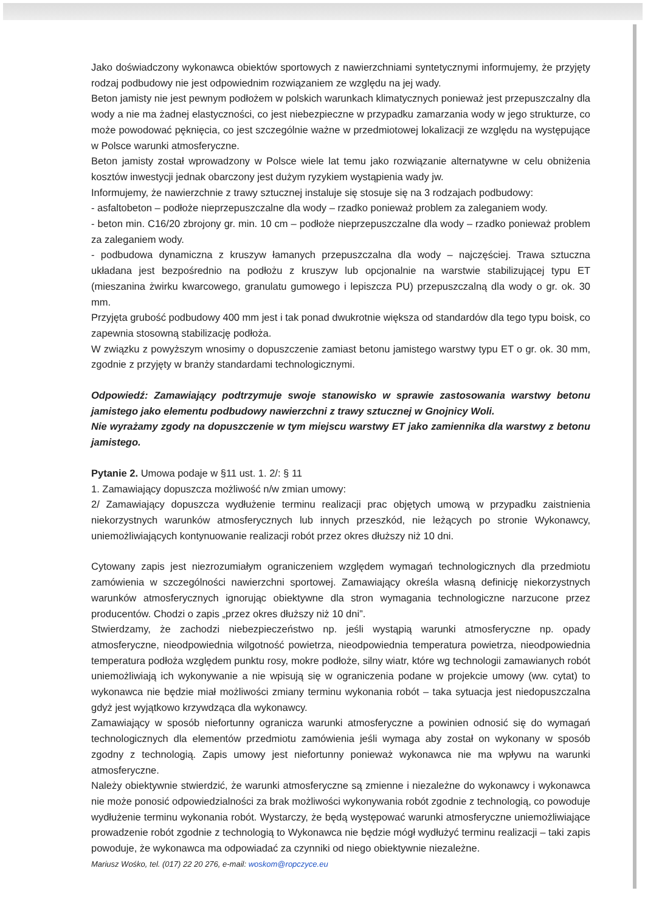Jako doświadczony wykonawca obiektów sportowych z nawierzchniami syntetycznymi informujemy, że przyjęty rodzaj podbudowy nie jest odpowiednim rozwiązaniem ze względu na jej wady.
Beton jamisty nie jest pewnym podłożem w polskich warunkach klimatycznych ponieważ jest przepuszczalny dla wody a nie ma żadnej elastyczności, co jest niebezpieczne w przypadku zamarzania wody w jego strukturze, co może powodować pęknięcia, co jest szczególnie ważne w przedmiotowej lokalizacji ze względu na występujące w Polsce warunki atmosferyczne.
Beton jamisty został wprowadzony w Polsce wiele lat temu jako rozwiązanie alternatywne w celu obniżenia kosztów inwestycji jednak obarczony jest dużym ryzykiem wystąpienia wady jw.
Informujemy, że nawierzchnie z trawy sztucznej instaluje się stosuje się na 3 rodzajach podbudowy:
- asfaltobeton – podłoże nieprzepuszczalne dla wody – rzadko ponieważ problem za zaleganiem wody.
- beton min. C16/20 zbrojony gr. min. 10 cm – podłoże nieprzepuszczalne dla wody – rzadko ponieważ problem za zaleganiem wody.
- podbudowa dynamiczna z kruszyw łamanych przepuszczalna dla wody – najczęściej. Trawa sztuczna układana jest bezpośrednio na podłożu z kruszyw lub opcjonalnie na warstwie stabilizującej typu ET (mieszanina żwirku kwarcowego, granulatu gumowego i lepiszcza PU) przepuszczalną dla wody o gr. ok. 30 mm.
Przyjęta grubość podbudowy 400 mm jest i tak ponad dwukrotnie większa od standardów dla tego typu boisk, co zapewnia stosowną stabilizację podłoża.
W związku z powyższym wnosimy o dopuszczenie zamiast betonu jamistego warstwy typu ET o gr. ok. 30 mm, zgodnie z przyjęty w branży standardami technologicznymi.
Odpowiedź: Zamawiający podtrzymuje swoje stanowisko w sprawie zastosowania warstwy betonu jamistego jako elementu podbudowy nawierzchni z trawy sztucznej w Gnojnicy Woli.
Nie wyrażamy zgody na dopuszczenie w tym miejscu warstwy ET jako zamiennika dla warstwy z betonu jamistego.
Pytanie 2. Umowa podaje w §11 ust. 1. 2/: § 11
1. Zamawiający dopuszcza możliwość n/w zmian umowy:
2/ Zamawiający dopuszcza wydłużenie terminu realizacji prac objętych umową w przypadku zaistnienia niekorzystnych warunków atmosferycznych lub innych przeszkód, nie leżących po stronie Wykonawcy, uniemożliwiających kontynuowanie realizacji robót przez okres dłuższy niż 10 dni.
Cytowany zapis jest niezrozumiałym ograniczeniem względem wymagań technologicznych dla przedmiotu zamówienia w szczególności nawierzchni sportowej. Zamawiający określa własną definicję niekorzystnych warunków atmosferycznych ignorując obiektywne dla stron wymagania technologiczne narzucone przez producentów. Chodzi o zapis „przez okres dłuższy niż 10 dni”.
Stwierdzamy, że zachodzi niebezpieczeństwo np. jeśli wystąpią warunki atmosferyczne np. opady atmosferyczne, nieodpowiednia wilgotność powietrza, nieodpowiednia temperatura powietrza, nieodpowiednia temperatura podłoża względem punktu rosy, mokre podłoże, silny wiatr, które wg technologii zamawianych robót uniemożliwiają ich wykonywanie a nie wpisują się w ograniczenia podane w projekcie umowy (ww. cytat) to wykonawca nie będzie miał możliwości zmiany terminu wykonania robót – taka sytuacja jest niedopuszczalna gdyż jest wyjątkowo krzywdząca dla wykonawcy.
Zamawiający w sposób niefortunny ogranicza warunki atmosferyczne a powinien odnosić się do wymagań technologicznych dla elementów przedmiotu zamówienia jeśli wymaga aby został on wykonany w sposób zgodny z technologią. Zapis umowy jest niefortunny ponieważ wykonawca nie ma wpływu na warunki atmosferyczne.
Należy obiektywnie stwierdzić, że warunki atmosferyczne są zmienne i niezależne do wykonawcy i wykonawca nie może ponosić odpowiedzialności za brak możliwości wykonywania robót zgodnie z technologią, co powoduje wydłużenie terminu wykonania robót. Wystarczy, że będą występować warunki atmosferyczne uniemożliwiające prowadzenie robót zgodnie z technologią to Wykonawca nie będzie mógł wydłużyć terminu realizacji – taki zapis powoduje, że wykonawca ma odpowiadać za czynniki od niego obiektywnie niezależne.
Mariusz Wośko, tel. (017) 22 20 276, e-mail: woskom@ropczyce.eu